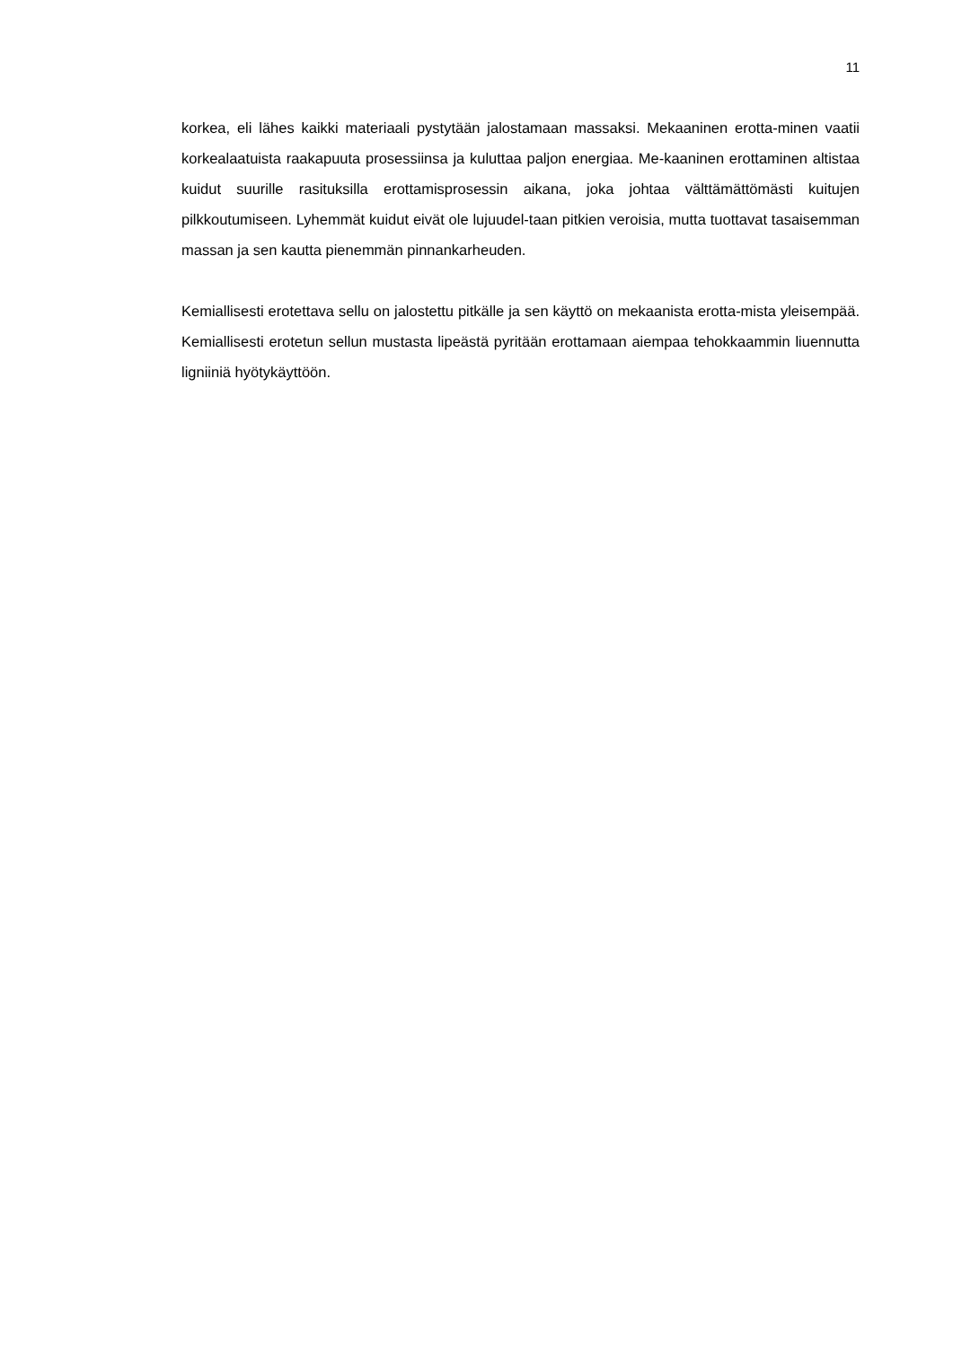11
korkea, eli lähes kaikki materiaali pystytään jalostamaan massaksi. Mekaaninen erotta-minen vaatii korkealaatuista raakapuuta prosessiinsa ja kuluttaa paljon energiaa. Me-kaaninen erottaminen altistaa kuidut suurille rasituksilla erottamisprosessin aikana, joka johtaa välttämättömästi kuitujen pilkkoutumiseen. Lyhemmät kuidut eivät ole lujuudel-taan pitkien veroisia, mutta tuottavat tasaisemman massan ja sen kautta pienemmän pinnankarheuden.
Kemiallisesti erotettava sellu on jalostettu pitkälle ja sen käyttö on mekaanista erotta-mista yleisempää. Kemiallisesti erotetun sellun mustasta lipeästä pyritään erottamaan aiempaa tehokkaammin liuennutta ligniiniä hyötykäyttöön.